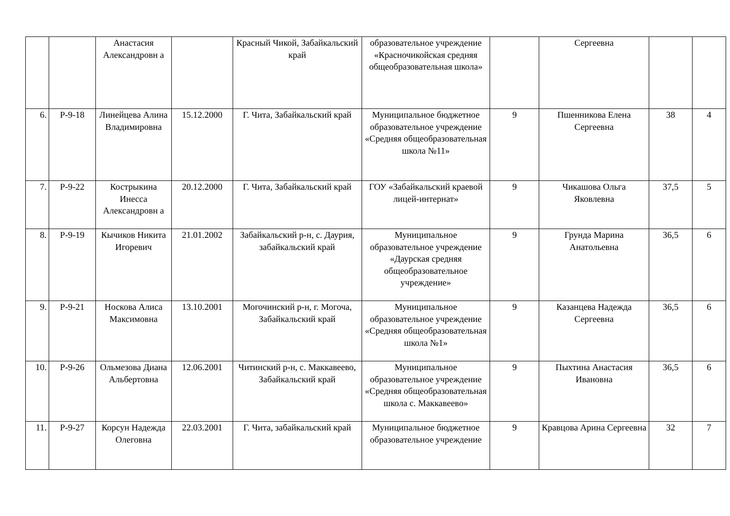| | | Анастасия Александровн а | | Красный Чикой, Забайкальский край | образовательное учреждение «Красночикойская средняя общеобразовательная школа» | | Сергеевна | | |
| 6. | Р-9-18 | Линейцева Алина Владимировна | 15.12.2000 | Г. Чита, Забайкальский край | Муниципальное бюджетное образовательное учреждение «Средняя общеобразовательная школа №11» | 9 | Пшенникова Елена Сергеевна | 38 | 4 |
| 7. | Р-9-22 | Кострыкина Инесса Александровн а | 20.12.2000 | Г. Чита, Забайкальский край | ГОУ «Забайкальский краевой лицей-интернат» | 9 | Чикашова Ольга Яковлевна | 37,5 | 5 |
| 8. | Р-9-19 | Кычиков Никита Игоревич | 21.01.2002 | Забайкальский р-н, с. Даурия, забайкальский край | Муниципальное образовательное учреждение «Даурская средняя общеобразовательное учреждение» | 9 | Грунда Марина Анатольевна | 36,5 | 6 |
| 9. | Р-9-21 | Носкова Алиса Максимовна | 13.10.2001 | Могочинский р-н, г. Могоча, Забайкальский край | Муниципальное образовательное учреждение «Средняя общеобразовательная школа №1» | 9 | Казанцева Надежда Сергеевна | 36,5 | 6 |
| 10. | Р-9-26 | Ольмезова Диана Альбертовна | 12.06.2001 | Читинский р-н, с. Маккавеево, Забайкальский край | Муниципальное образовательное учреждение «Средняя общеобразовательная школа с. Маккавеево» | 9 | Пыхтина Анастасия Ивановна | 36,5 | 6 |
| 11. | Р-9-27 | Корсун Надежда Олеговна | 22.03.2001 | Г. Чита, забайкальский край | Муниципальное бюджетное образовательное учреждение | 9 | Кравцова Арина Сергеевна | 32 | 7 |